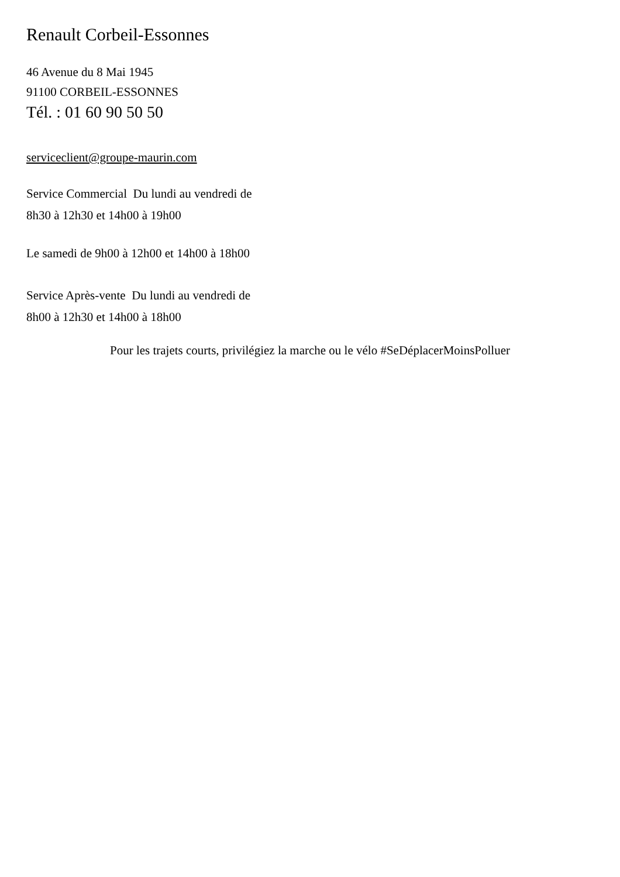Renault Corbeil-Essonnes
46 Avenue du 8 Mai 1945
91100 CORBEIL-ESSONNES
Tél. : 01 60 90 50 50
serviceclient@groupe-maurin.com
Service Commercial Du lundi au vendredi de
8h30 à 12h30 et 14h00 à 19h00
Le samedi de 9h00 à 12h00 et 14h00 à 18h00
Service Après-vente Du lundi au vendredi de
8h00 à 12h30 et 14h00 à 18h00
Pour les trajets courts, privilégiez la marche ou le vélo #SeDéplacerMoinsPolluer